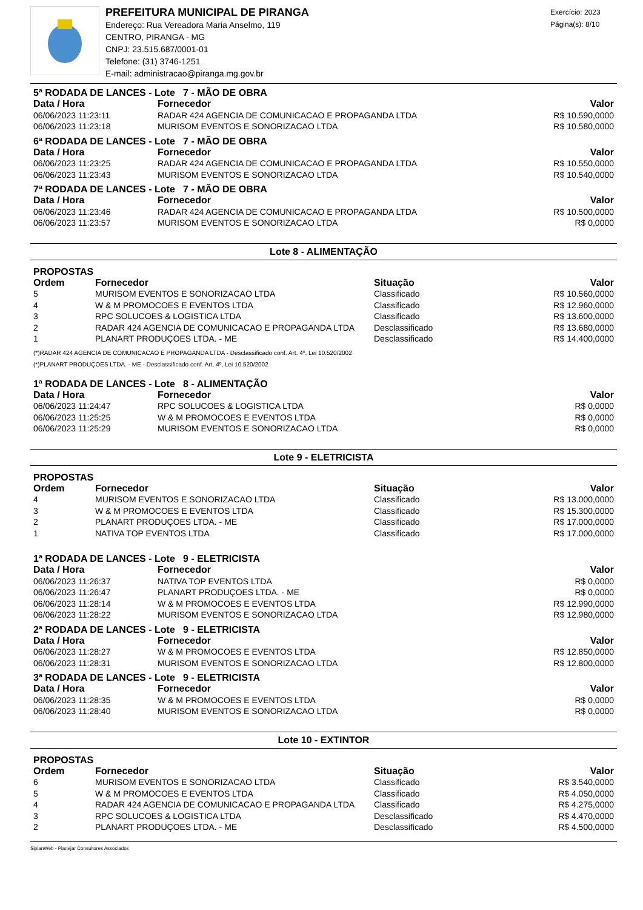PREFEITURA MUNICIPAL DE PIRANGA
Endereço: Rua Vereadora Maria Anselmo, 119
CENTRO, PIRANGA - MG
CNPJ: 23.515.687/0001-01
Telefone: (31) 3746-1251
E-mail: administracao@piranga.mg.gov.br
Exercício: 2023
Página(s): 8/10
5ª RODADA DE LANCES - Lote 7 - MÃO DE OBRA
| Data / Hora | Fornecedor | Valor |
| --- | --- | --- |
| 06/06/2023 11:23:11 | RADAR 424 AGENCIA DE COMUNICACAO E PROPAGANDA LTDA | R$ 10.590,0000 |
| 06/06/2023 11:23:18 | MURISOM EVENTOS E SONORIZACAO LTDA | R$ 10.580,0000 |
6ª RODADA DE LANCES - Lote 7 - MÃO DE OBRA
| Data / Hora | Fornecedor | Valor |
| --- | --- | --- |
| 06/06/2023 11:23:25 | RADAR 424 AGENCIA DE COMUNICACAO E PROPAGANDA LTDA | R$ 10.550,0000 |
| 06/06/2023 11:23:43 | MURISOM EVENTOS E SONORIZACAO LTDA | R$ 10.540,0000 |
7ª RODADA DE LANCES - Lote 7 - MÃO DE OBRA
| Data / Hora | Fornecedor | Valor |
| --- | --- | --- |
| 06/06/2023 11:23:46 | RADAR 424 AGENCIA DE COMUNICACAO E PROPAGANDA LTDA | R$ 10.500,0000 |
| 06/06/2023 11:23:57 | MURISOM EVENTOS E SONORIZACAO LTDA | R$ 0,0000 |
Lote 8 - ALIMENTAÇÃO
PROPOSTAS
| Ordem | Fornecedor | Situação | Valor |
| --- | --- | --- | --- |
| 5 | MURISOM EVENTOS E SONORIZACAO LTDA | Classificado | R$ 10.560,0000 |
| 4 | W & M PROMOCOES E EVENTOS LTDA | Classificado | R$ 12.960,0000 |
| 3 | RPC SOLUCOES & LOGISTICA LTDA | Classificado | R$ 13.600,0000 |
| 2 | RADAR 424 AGENCIA DE COMUNICACAO E PROPAGANDA LTDA | Desclassificado | R$ 13.680,0000 |
| 1 | PLANART PRODUÇOES LTDA. - ME | Desclassificado | R$ 14.400,0000 |
(*)RADAR 424 AGENCIA DE COMUNICACAO E PROPAGANDA LTDA - Desclassificado conf. Art. 4º, Lei 10.520/2002
(*)PLANART PRODUÇOES LTDA. - ME - Desclassificado conf. Art. 4º, Lei 10.520/2002
1ª RODADA DE LANCES - Lote 8 - ALIMENTAÇÃO
| Data / Hora | Fornecedor | Valor |
| --- | --- | --- |
| 06/06/2023 11:24:47 | RPC SOLUCOES & LOGISTICA LTDA | R$ 0,0000 |
| 06/06/2023 11:25:25 | W & M PROMOCOES E EVENTOS LTDA | R$ 0,0000 |
| 06/06/2023 11:25:29 | MURISOM EVENTOS E SONORIZACAO LTDA | R$ 0,0000 |
Lote 9 - ELETRICISTA
PROPOSTAS
| Ordem | Fornecedor | Situação | Valor |
| --- | --- | --- | --- |
| 4 | MURISOM EVENTOS E SONORIZACAO LTDA | Classificado | R$ 13.000,0000 |
| 3 | W & M PROMOCOES E EVENTOS LTDA | Classificado | R$ 15.300,0000 |
| 2 | PLANART PRODUÇOES LTDA. - ME | Classificado | R$ 17.000,0000 |
| 1 | NATIVA TOP EVENTOS LTDA | Classificado | R$ 17.000,0000 |
1ª RODADA DE LANCES - Lote 9 - ELETRICISTA
| Data / Hora | Fornecedor | Valor |
| --- | --- | --- |
| 06/06/2023 11:26:37 | NATIVA TOP EVENTOS LTDA | R$ 0,0000 |
| 06/06/2023 11:26:47 | PLANART PRODUÇOES LTDA. - ME | R$ 0,0000 |
| 06/06/2023 11:28:14 | W & M PROMOCOES E EVENTOS LTDA | R$ 12.990,0000 |
| 06/06/2023 11:28:22 | MURISOM EVENTOS E SONORIZACAO LTDA | R$ 12.980,0000 |
2ª RODADA DE LANCES - Lote 9 - ELETRICISTA
| Data / Hora | Fornecedor | Valor |
| --- | --- | --- |
| 06/06/2023 11:28:27 | W & M PROMOCOES E EVENTOS LTDA | R$ 12.850,0000 |
| 06/06/2023 11:28:31 | MURISOM EVENTOS E SONORIZACAO LTDA | R$ 12.800,0000 |
3ª RODADA DE LANCES - Lote 9 - ELETRICISTA
| Data / Hora | Fornecedor | Valor |
| --- | --- | --- |
| 06/06/2023 11:28:35 | W & M PROMOCOES E EVENTOS LTDA | R$ 0,0000 |
| 06/06/2023 11:28:40 | MURISOM EVENTOS E SONORIZACAO LTDA | R$ 0,0000 |
Lote 10 - EXTINTOR
PROPOSTAS
| Ordem | Fornecedor | Situação | Valor |
| --- | --- | --- | --- |
| 6 | MURISOM EVENTOS E SONORIZACAO LTDA | Classificado | R$ 3.540,0000 |
| 5 | W & M PROMOCOES E EVENTOS LTDA | Classificado | R$ 4.050,0000 |
| 4 | RADAR 424 AGENCIA DE COMUNICACAO E PROPAGANDA LTDA | Classificado | R$ 4.275,0000 |
| 3 | RPC SOLUCOES & LOGISTICA LTDA | Desclassificado | R$ 4.470,0000 |
| 2 | PLANART PRODUÇOES LTDA. - ME | Desclassificado | R$ 4.500,0000 |
SiplanWeb - Planejar Consultores Associados